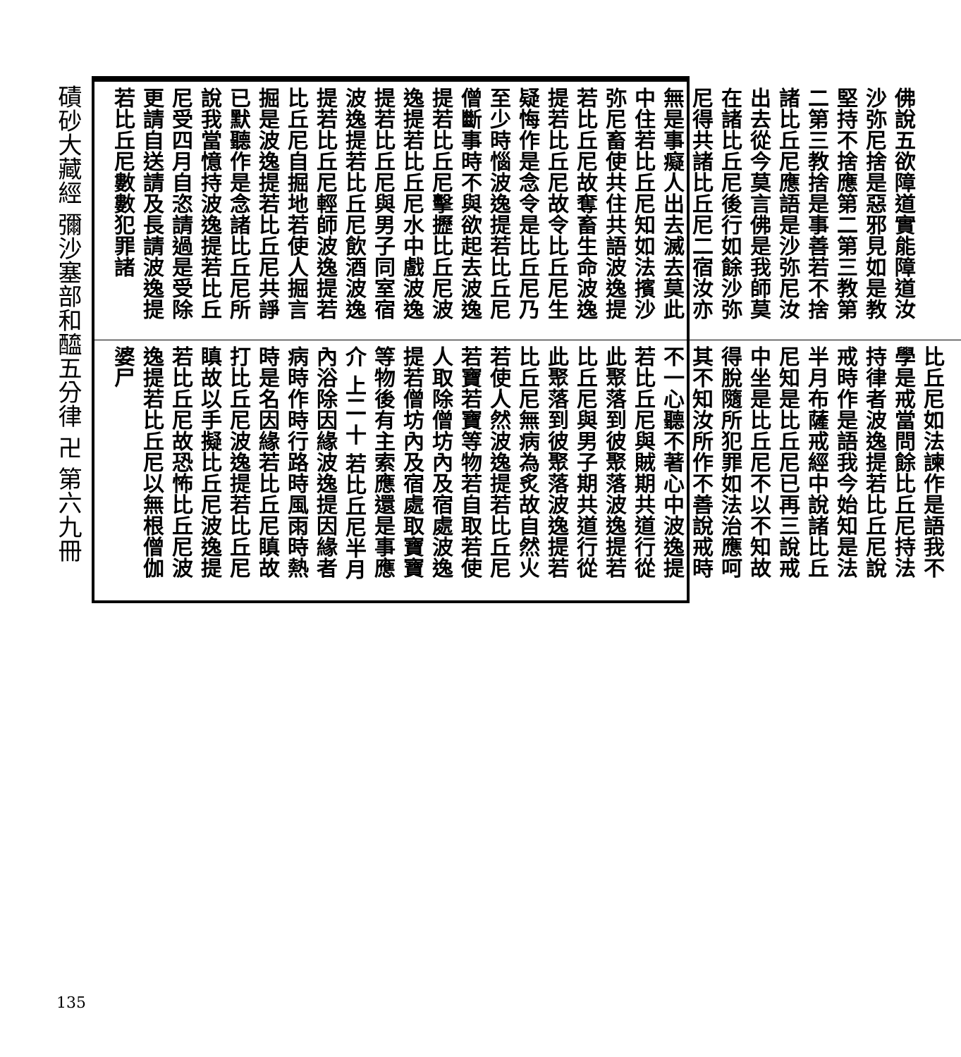磧砂大藏經 彌沙塞部和醯五分律 卍 第六九冊
佛說五欲障道實能障道汝沙弥尼捨是惡邪見如是教堅持不捨應第二第三教第二第三教捨是事善若不捨諸比丘尼應語是沙弥尼汝出去從今莫言佛是我師莫在諸比丘尼後行如餘沙弥尼得共諸比丘尼二宿汝亦無是事癡人出去滅去莫此中住若比丘尼知如法擯沙弥尼畜使共住共語波逸提若比丘尼故奪畜生命波逸提若比丘尼故令比丘尼生疑悔作是念令是比丘尼乃至少時惱波逸提若比丘尼僧斷事時不與欲起去波逸提若比丘尼擊攊比丘尼波逸提若比丘尼水中戲波逸提若比丘尼與男子同室宿波逸提若比丘尼飲酒波逸提若比丘尼輕師波逸提若比丘尼自掘地若使人掘言掘是波逸提若比丘尼共諍已默聽作是念諸比丘尼所說我當憶持波逸提若比丘尼受四月自恣請過是受除更請自送請及長請波逸提若比丘尼數數犯罪諸
比丘尼如法諫作是語我不學是戒當問餘比丘尼持法持律者波逸提若比丘尼說戒時作是語我今始知是法半月布薩戒經中說諸比丘尼知是比丘尼已再三說戒中坐是比丘尼不以不知故得脫隨所犯罪如法治應呵其不知汝所作不善說戒時不一心聽不著心中波逸提若比丘尼與賊期共道行從此聚落到彼聚落波逸提若比丘尼與男子期共道行從此聚落到彼聚落波逸提若比丘尼無病為炙故自然火若使人然波逸提若比丘尼若寶若寶等物若自取若使人取除僧坊內及宿處波逸提若僧坊內及宿處取寶寶等物後有主索應還是事應介 上二 十 若比丘尼半月內浴除因緣波逸提因緣者病時作時行路時風雨時熱時是名因緣若比丘尼瞋故打比丘尼波逸提若比丘尼瞋故以手擬比丘尼波逸提若比丘尼故恐怖比丘尼波逸提若比丘尼以無根僧伽婆尸
135